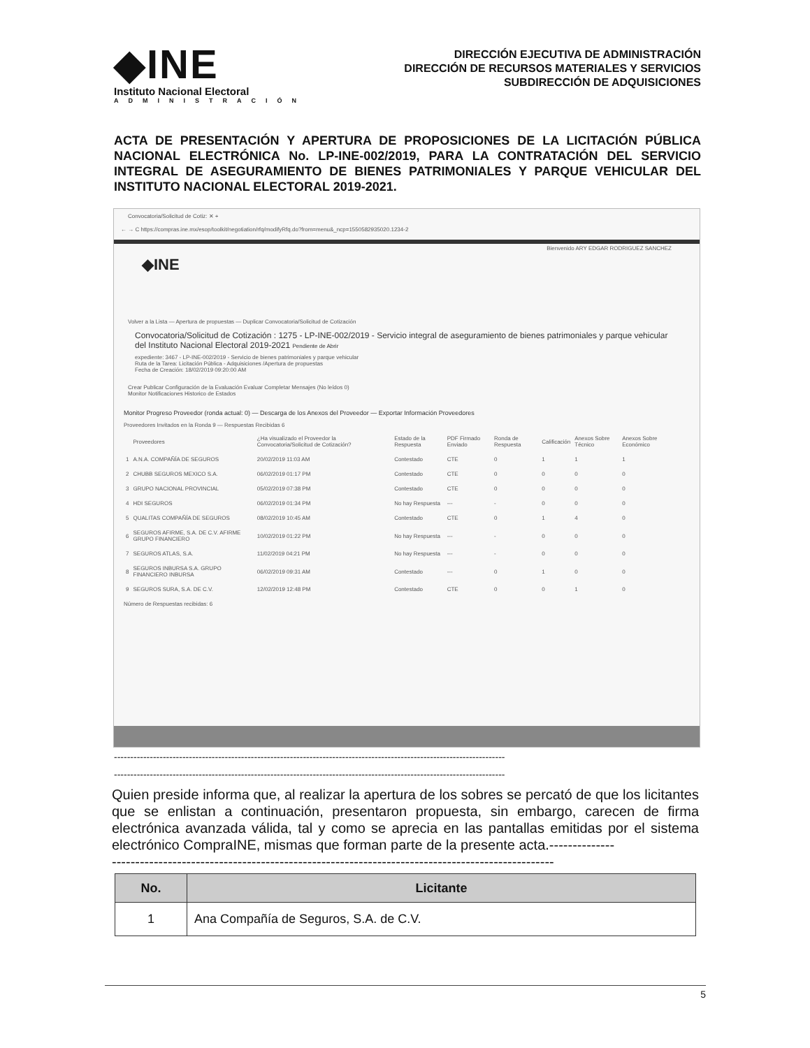◆INE
Instituto Nacional Electoral
ADMINISTRACIÓN
DIRECCIÓN EJECUTIVA DE ADMINISTRACIÓN
DIRECCIÓN DE RECURSOS MATERIALES Y SERVICIOS
SUBDIRECCIÓN DE ADQUISICIONES
ACTA DE PRESENTACIÓN Y APERTURA DE PROPOSICIONES DE LA LICITACIÓN PÚBLICA NACIONAL ELECTRÓNICA No. LP-INE-002/2019, PARA LA CONTRATACIÓN DEL SERVICIO INTEGRAL DE ASEGURAMIENTO DE BIENES PATRIMONIALES Y PARQUE VEHICULAR DEL INSTITUTO NACIONAL ELECTORAL 2019-2021.
Convocatoria/Solicitud de Cotiz: ✕ +
← → C https://compras.ine.mx/esop/toolkit/negotiation/rfq/modifyRfq.do?from=menu&_ncp=1550582935020.1234-2
Bienvenido ARY EDGAR RODRIGUEZ SANCHEZ
◆INE
Volver a la Lista — Apertura de propuestas — Duplicar Convocatoria/Solicitud de Cotización
Convocatoria/Solicitud de Cotización : 1275 - LP-INE-002/2019 - Servicio integral de aseguramiento de bienes patrimoniales y parque vehicular del Instituto Nacional Electoral 2019-2021 Pendiente de Abrir
expediente: 3467 - LP-INE-002/2019 - Servicio de bienes patrimoniales y parque vehicular
Ruta de la Tarea: Licitación Pública - Adquisiciones /Apertura de propuestas
Fecha de Creación: 18/02/2019 09:20:00 AM
Crear Publicar Configuración de la Evaluación Evaluar Completar Mensajes (No leídos 0)
Monitor Notificaciones Historico de Estados
Monitor Progreso Proveedor (ronda actual: 0) — Descarga de los Anexos del Proveedor — Exportar Información Proveedores
Proveedores Invitados en la Ronda 9 — Respuestas Recibidas 6
| | Proveedores | ¿Ha visualizado el Proveedor la Convocatoria/Solicitud de Cotización? | Estado de la Respuesta | PDF Firmado Enviado | Ronda de Respuesta | Calificación | Anexos Sobre Técnico | Anexos Sobre Económico |
| --- | --- | --- | --- | --- | --- | --- | --- | --- |
| 1 | A.N.A. COMPAÑÍA DE SEGUROS | 20/02/2019 11:03 AM | Contestado | CTE | 0 | 1 | 1 | 1 |
| 2 | CHUBB SEGUROS MEXICO S.A. | 06/02/2019 01:17 PM | Contestado | CTE | 0 | 0 | 0 | 0 |
| 3 | GRUPO NACIONAL PROVINCIAL | 05/02/2019 07:38 PM | Contestado | CTE | 0 | 0 | 0 | 0 |
| 4 | HDI SEGUROS | 06/02/2019 01:34 PM | No hay Respuesta | --- | - | 0 | 0 | 0 |
| 5 | QUALITAS COMPAÑÍA DE SEGUROS | 08/02/2019 10:45 AM | Contestado | CTE | 0 | 1 | 4 | 0 |
| 6 | SEGUROS AFIRME, S.A. DE C.V. AFIRME GRUPO FINANCIERO | 10/02/2019 01:22 PM | No hay Respuesta | --- | - | 0 | 0 | 0 |
| 7 | SEGUROS ATLAS, S.A. | 11/02/2019 04:21 PM | No hay Respuesta | --- | - | 0 | 0 | 0 |
| 8 | SEGUROS INBURSA S.A. GRUPO FINANCIERO INBURSA | 06/02/2019 09:31 AM | Contestado | --- | 0 | 1 | 0 | 0 |
| 9 | SEGUROS SURA, S.A. DE C.V. | 12/02/2019 12:48 PM | Contestado | CTE | 0 | 0 | 1 | 0 |
Número de Respuestas recibidas: 6
------------------------------------------------------------------------------------------------------------------------
------------------------------------------------------------------------------------------------------------------------
Quien preside informa que, al realizar la apertura de los sobres se percató de que los licitantes que se enlistan a continuación, presentaron propuesta, sin embargo, carecen de firma electrónica avanzada válida, tal y como se aprecia en las pantallas emitidas por el sistema electrónico CompraINE, mismas que forman parte de la presente acta.--------------
-----------------------------------------------------------------------------------------------
| No. | Licitante |
| --- | --- |
| 1 | Ana Compañía de Seguros, S.A. de C.V. |
5